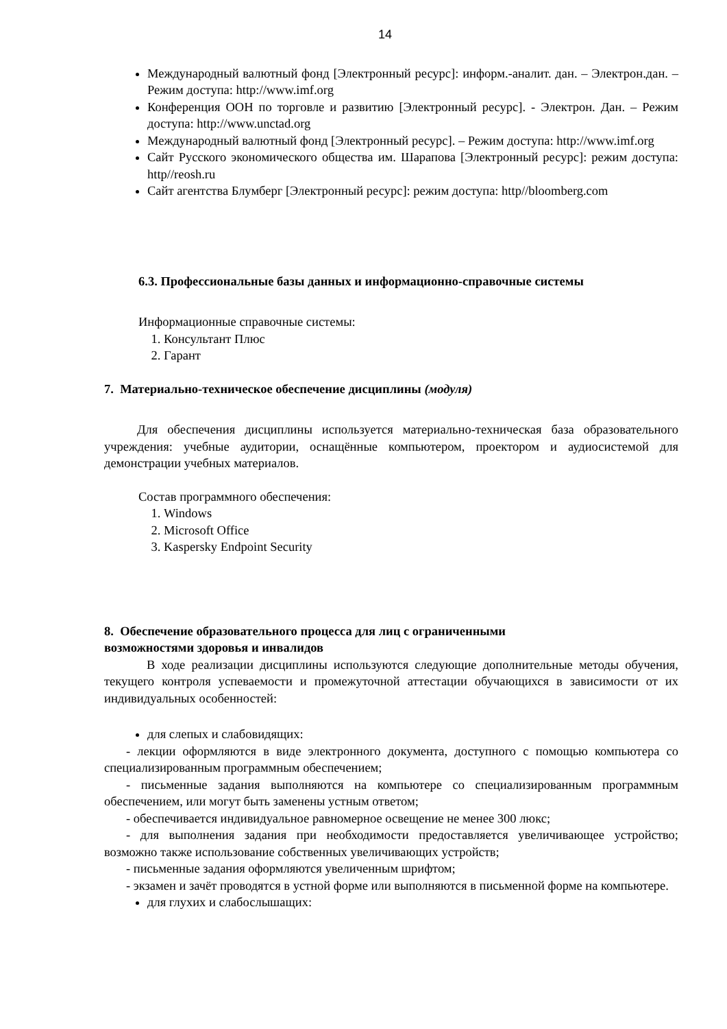14
Международный валютный фонд [Электронный ресурс]: информ.-аналит. дан. – Электрон.дан. – Режим доступа: http://www.imf.org
Конференция ООН по торговле и развитию [Электронный ресурс]. - Электрон. Дан. – Режим доступа: http://www.unctad.org
Международный валютный фонд [Электронный ресурс]. – Режим доступа: http://www.imf.org
Сайт Русского экономического общества им. Шарапова [Электронный ресурс]: режим доступа: http//reosh.ru
Сайт агентства Блумберг [Электронный ресурс]: режим доступа: http//bloomberg.com
6.3. Профессиональные базы данных и информационно-справочные системы
Информационные справочные системы:
1. Консультант Плюс
2. Гарант
7. Материально-техническое обеспечение дисциплины (модуля)
Для обеспечения дисциплины используется материально-техническая база образовательного учреждения: учебные аудитории, оснащённые компьютером, проектором и аудиосистемой для демонстрации учебных материалов.
Состав программного обеспечения:
1. Windows
2. Microsoft Office
3. Kaspersky Endpoint Security
8. Обеспечение образовательного процесса для лиц с ограниченными
возможностями здоровья и инвалидов
В ходе реализации дисциплины используются следующие дополнительные методы обучения, текущего контроля успеваемости и промежуточной аттестации обучающихся в зависимости от их индивидуальных особенностей:
для слепых и слабовидящих:
- лекции оформляются в виде электронного документа, доступного с помощью компьютера со специализированным программным обеспечением;
- письменные задания выполняются на компьютере со специализированным программным обеспечением, или могут быть заменены устным ответом;
- обеспечивается индивидуальное равномерное освещение не менее 300 люкс;
- для выполнения задания при необходимости предоставляется увеличивающее устройство; возможно также использование собственных увеличивающих устройств;
- письменные задания оформляются увеличенным шрифтом;
- экзамен и зачёт проводятся в устной форме или выполняются в письменной форме на компьютере.
для глухих и слабослышащих: